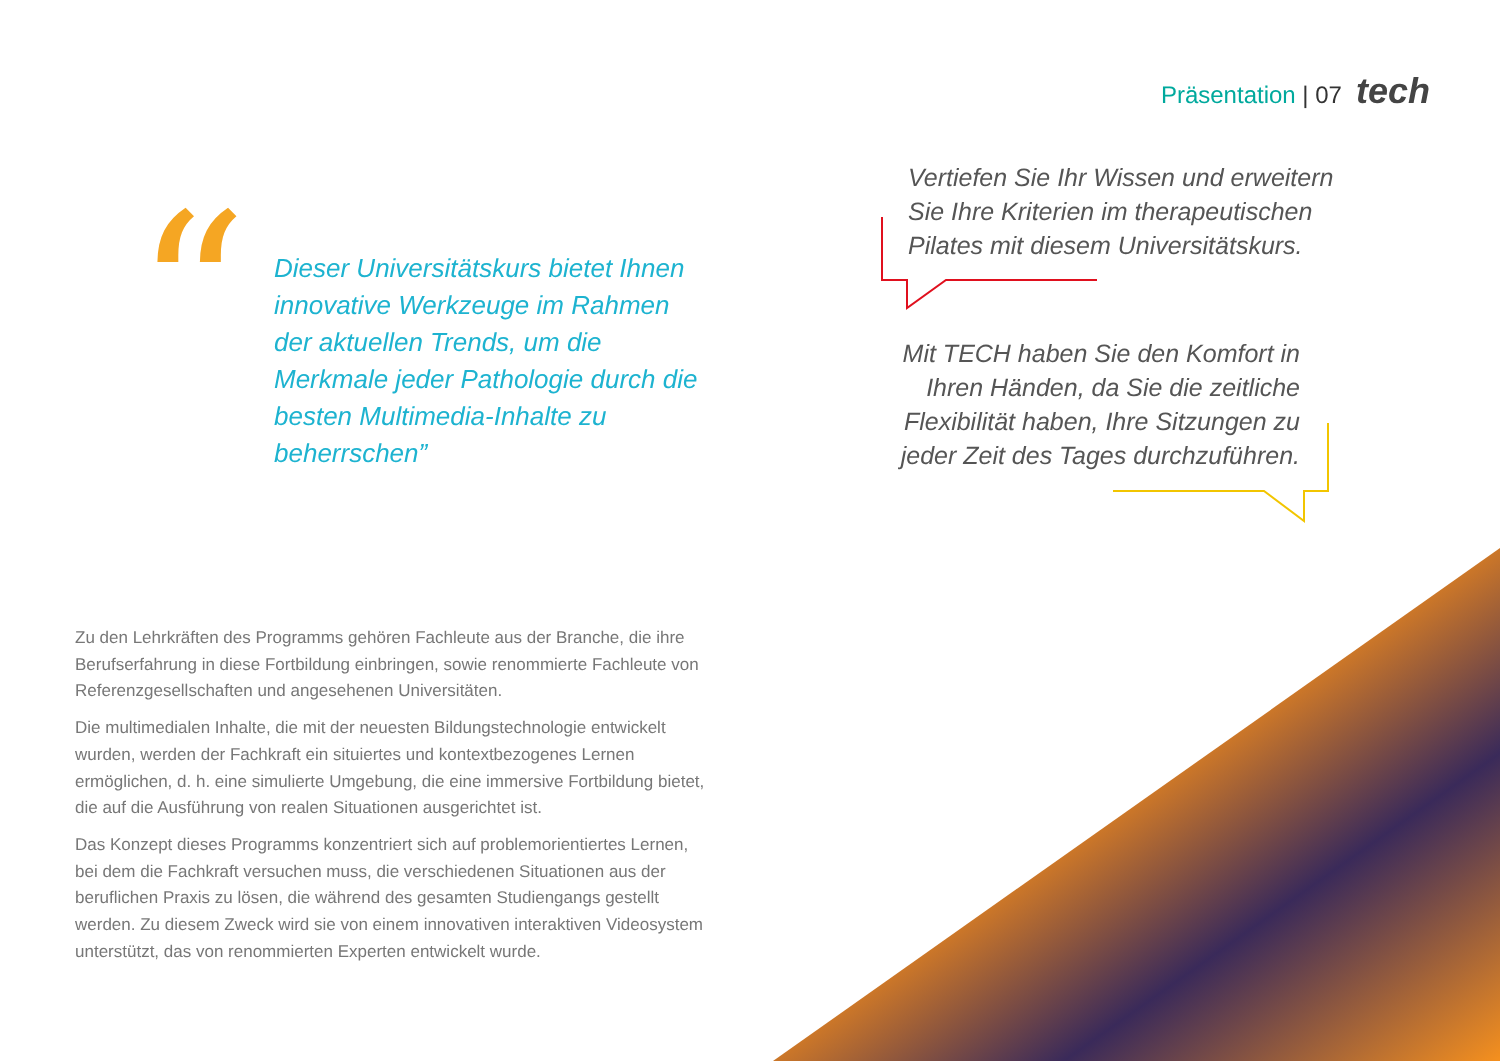Präsentation | 07 tech
“
Dieser Universitätskurs bietet Ihnen innovative Werkzeuge im Rahmen der aktuellen Trends, um die Merkmale jeder Pathologie durch die besten Multimedia-Inhalte zu beherrschen”
Vertiefen Sie Ihr Wissen und erweitern Sie Ihre Kriterien im therapeutischen Pilates mit diesem Universitätskurs.
Mit TECH haben Sie den Komfort in Ihren Händen, da Sie die zeitliche Flexibilität haben, Ihre Sitzungen zu jeder Zeit des Tages durchzuführen.
Zu den Lehrkräften des Programms gehören Fachleute aus der Branche, die ihre Berufserfahrung in diese Fortbildung einbringen, sowie renommierte Fachleute von Referenzgesellschaften und angesehenen Universitäten.
Die multimedialen Inhalte, die mit der neuesten Bildungstechnologie entwickelt wurden, werden der Fachkraft ein situiertes und kontextbezogenes Lernen ermöglichen, d. h. eine simulierte Umgebung, die eine immersive Fortbildung bietet, die auf die Ausführung von realen Situationen ausgerichtet ist.
Das Konzept dieses Programms konzentriert sich auf problemorientiertes Lernen, bei dem die Fachkraft versuchen muss, die verschiedenen Situationen aus der beruflichen Praxis zu lösen, die während des gesamten Studiengangs gestellt werden. Zu diesem Zweck wird sie von einem innovativen interaktiven Videosystem unterstützt, das von renommierten Experten entwickelt wurde.